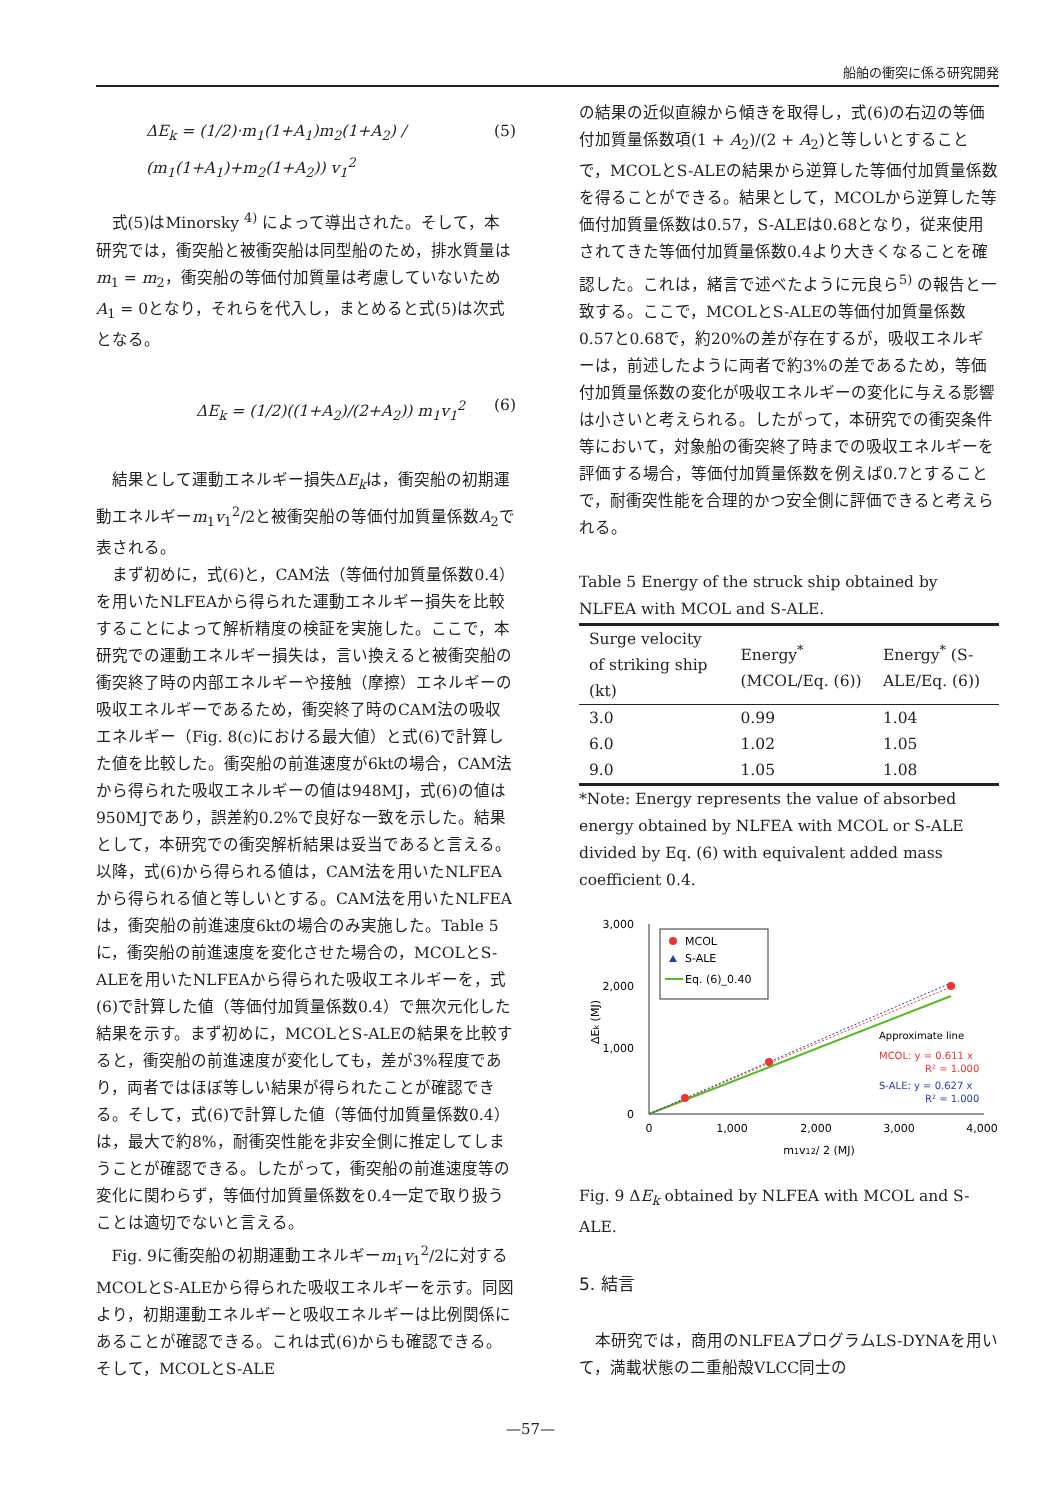船舶の衝突に係る研究開発
ΔE<sub>k</sub> = (1/2)·m<sub>1</sub>(1+A<sub>1</sub>)m<sub>2</sub>(1+A<sub>2</sub>) / (m<sub>1</sub>(1+A<sub>1</sub>)+m<sub>2</sub>(1+A<sub>2</sub>)) v<sub>1</sub><sup>2</sup> (5)
式(5)はMinorsky <sup>4)</sup> によって導出された。そして，本研究では，衝突船と被衝突船は同型船のため，排水質量はm<sub>1</sub> = m<sub>2</sub>，衝突船の等価付加質量は考慮していないためA<sub>1</sub> = 0となり，それらを代入し，まとめると式(5)は次式となる。
ΔE<sub>k</sub> = (1/2)((1+A<sub>2</sub>)/(2+A<sub>2</sub>)) m<sub>1</sub>v<sub>1</sub><sup>2</sup> (6)
結果として運動エネルギー損失ΔE<sub>k</sub>は，衝突船の初期運動エネルギーm<sub>1</sub>v<sub>1</sub><sup>2</sup>/2と被衝突船の等価付加質量係数A<sub>2</sub>で表される。
まず初めに，式(6)と，CAM法（等価付加質量係数0.4）を用いたNLFEAから得られた運動エネルギー損失を比較することによって解析精度の検証を実施した。ここで，本研究での運動エネルギー損失は，言い換えると被衝突船の衝突終了時の内部エネルギーや接触（摩擦）エネルギーの吸収エネルギーであるため，衝突終了時のCAM法の吸収エネルギー（Fig. 8(c)における最大値）と式(6)で計算した値を比較した。衝突船の前進速度が6ktの場合，CAM法から得られた吸収エネルギーの値は948MJ，式(6)の値は950MJであり，誤差約0.2%で良好な一致を示した。結果として，本研究での衝突解析結果は妥当であると言える。以降，式(6)から得られる値は，CAM法を用いたNLFEAから得られる値と等しいとする。CAM法を用いたNLFEAは，衝突船の前進速度6ktの場合のみ実施した。Table 5に，衝突船の前進速度を変化させた場合の，MCOLとS-ALEを用いたNLFEAから得られた吸収エネルギーを，式(6)で計算した値（等価付加質量係数0.4）で無次元化した結果を示す。まず初めに，MCOLとS-ALEの結果を比較すると，衝突船の前進速度が変化しても，差が3%程度であり，両者ではほぼ等しい結果が得られたことが確認できる。そして，式(6)で計算した値（等価付加質量係数0.4）は，最大で約8%，耐衝突性能を非安全側に推定してしまうことが確認できる。したがって，衝突船の前進速度等の変化に関わらず，等価付加質量係数を0.4一定で取り扱うことは適切でないと言える。
Fig. 9に衝突船の初期運動エネルギーm<sub>1</sub>v<sub>1</sub><sup>2</sup>/2に対するMCOLとS-ALEから得られた吸収エネルギーを示す。同図より，初期運動エネルギーと吸収エネルギーは比例関係にあることが確認できる。これは式(6)からも確認できる。そして，MCOLとS-ALE
の結果の近似直線から傾きを取得し，式(6)の右辺の等価付加質量係数項(1 + A<sub>2</sub>)/(2 + A<sub>2</sub>)と等しいとすることで，MCOLとS-ALEの結果から逆算した等価付加質量係数を得ることができる。結果として，MCOLから逆算した等価付加質量係数は0.57，S-ALEは0.68となり，従来使用されてきた等価付加質量係数0.4より大きくなることを確認した。これは，緒言で述べたように元良ら<sup>5)</sup> の報告と一致する。ここで，MCOLとS-ALEの等価付加質量係数0.57と0.68で，約20%の差が存在するが，吸収エネルギーは，前述したように両者で約3%の差であるため，等価付加質量係数の変化が吸収エネルギーの変化に与える影響は小さいと考えられる。したがって，本研究での衝突条件等において，対象船の衝突終了時までの吸収エネルギーを評価する場合，等価付加質量係数を例えば0.7とすることで，耐衝突性能を合理的かつ安全側に評価できると考えられる。
Table 5 Energy of the struck ship obtained by NLFEA with MCOL and S-ALE.
| Surge velocity of striking ship (kt) | Energy<sup>*</sup> (MCOL/Eq. (6)) | Energy<sup>*</sup> (S-ALE/Eq. (6)) |
| --- | --- | --- |
| 3.0 | 0.99 | 1.04 |
| 6.0 | 1.02 | 1.05 |
| 9.0 | 1.05 | 1.08 |
*Note: Energy represents the value of absorbed energy obtained by NLFEA with MCOL or S-ALE divided by Eq. (6) with equivalent added mass coefficient 0.4.
3,000
2,000
1,000
0
0
1,000
2,000
3,000
4,000
m1v12/ 2 (MJ)
ΔEk (MJ)
MCOL
S-ALE
Eq. (6)_0.40
Approximate line
MCOL: y = 0.611 x
R² = 1.000
S-ALE: y = 0.627 x
R² = 1.000
Fig. 9 ΔE<sub>k</sub> obtained by NLFEA with MCOL and S-ALE.
5. 結言
本研究では，商用のNLFEAプログラムLS-DYNAを用いて，満載状態の二重船殻VLCC同士の
—57—